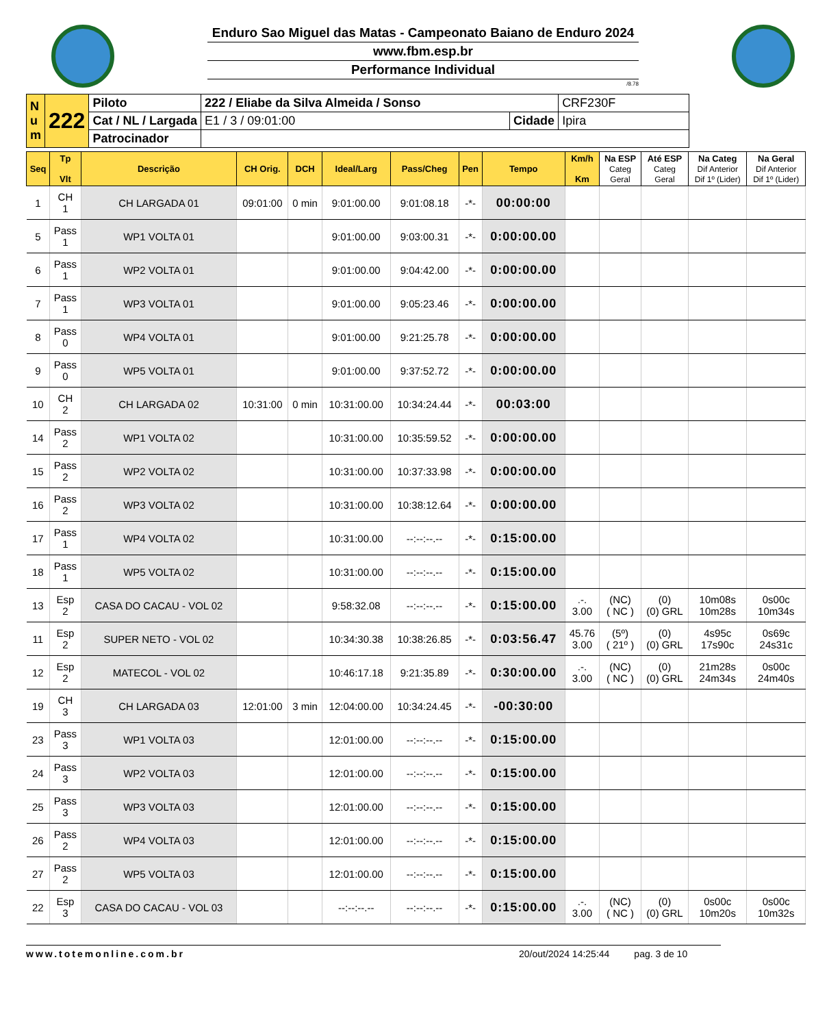Enduro Sao Miguel das Matas - Campeonato Baiano de Enduro 2024
www.fbm.esp.br
Performance Individual
/8.78
| N u m | 222 | Piloto | 222 / Eliabe da Silva Almeida / Sonso | | CRF230F |
| | | Cat / NL / Largada | E1 / 3 / 09:01:00 | Cidade | Ipira |
| | | Patrocinador | | | |
| Seq | Tp Vlt | Descrição | CH Orig. | DCH | Ideal/Larg | Pass/Cheg | Pen | Tempo | Km/h Km | Na ESP Categ Geral | Até ESP Categ Geral | Na Categ Dif Anterior Dif 1º (Lider) | Na Geral Dif Anterior Dif 1º (Lider) |
| --- | --- | --- | --- | --- | --- | --- | --- | --- | --- | --- | --- | --- | --- |
| 1 | CH 1 | CH LARGADA 01 | 09:01:00 | 0 min | 9:01:00.00 | 9:01:08.18 | -*- | 00:00:00 | | | | | |
| 5 | Pass 1 | WP1 VOLTA 01 | | | 9:01:00.00 | 9:03:00.31 | -*- | 0:00:00.00 | | | | | |
| 6 | Pass 1 | WP2 VOLTA 01 | | | 9:01:00.00 | 9:04:42.00 | -*- | 0:00:00.00 | | | | | |
| 7 | Pass 1 | WP3 VOLTA 01 | | | 9:01:00.00 | 9:05:23.46 | -*- | 0:00:00.00 | | | | | |
| 8 | Pass 0 | WP4 VOLTA 01 | | | 9:01:00.00 | 9:21:25.78 | -*- | 0:00:00.00 | | | | | |
| 9 | Pass 0 | WP5 VOLTA 01 | | | 9:01:00.00 | 9:37:52.72 | -*- | 0:00:00.00 | | | | | |
| 10 | CH 2 | CH LARGADA 02 | 10:31:00 | 0 min | 10:31:00.00 | 10:34:24.44 | -*- | 00:03:00 | | | | | |
| 14 | Pass 2 | WP1 VOLTA 02 | | | 10:31:00.00 | 10:35:59.52 | -*- | 0:00:00.00 | | | | | |
| 15 | Pass 2 | WP2 VOLTA 02 | | | 10:31:00.00 | 10:37:33.98 | -*- | 0:00:00.00 | | | | | |
| 16 | Pass 2 | WP3 VOLTA 02 | | | 10:31:00.00 | 10:38:12.64 | -*- | 0:00:00.00 | | | | | |
| 17 | Pass 1 | WP4 VOLTA 02 | | | 10:31:00.00 | --:--:--.-- | -*- | 0:15:00.00 | | | | | |
| 18 | Pass 1 | WP5 VOLTA 02 | | | 10:31:00.00 | --:--:--.-- | -*- | 0:15:00.00 | | | | | |
| 13 | Esp 2 | CASA DO CACAU - VOL 02 | | | 9:58:32.08 | --:--:--.-- | -*- | 0:15:00.00 | .-. 3.00 | (NC) ( NC ) | (0) (0) GRL | 10m08s 10m28s | 0s00c 10m34s |
| 11 | Esp 2 | SUPER NETO - VOL 02 | | | 10:34:30.38 | 10:38:26.85 | -*- | 0:03:56.47 | 45.76 3.00 | (5º) ( 21º ) | (0) (0) GRL | 4s95c 17s90c | 0s69c 24s31c |
| 12 | Esp 2 | MATECOL - VOL 02 | | | 10:46:17.18 | 9:21:35.89 | -*- | 0:30:00.00 | .-. 3.00 | (NC) ( NC ) | (0) (0) GRL | 21m28s 24m34s | 0s00c 24m40s |
| 19 | CH 3 | CH LARGADA 03 | 12:01:00 | 3 min | 12:04:00.00 | 10:34:24.45 | -*- | -00:30:00 | | | | | |
| 23 | Pass 3 | WP1 VOLTA 03 | | | 12:01:00.00 | --:--:--.-- | -*- | 0:15:00.00 | | | | | |
| 24 | Pass 3 | WP2 VOLTA 03 | | | 12:01:00.00 | --:--:--.-- | -*- | 0:15:00.00 | | | | | |
| 25 | Pass 3 | WP3 VOLTA 03 | | | 12:01:00.00 | --:--:--.-- | -*- | 0:15:00.00 | | | | | |
| 26 | Pass 2 | WP4 VOLTA 03 | | | 12:01:00.00 | --:--:--.-- | -*- | 0:15:00.00 | | | | | |
| 27 | Pass 2 | WP5 VOLTA 03 | | | 12:01:00.00 | --:--:--.-- | -*- | 0:15:00.00 | | | | | |
| 22 | Esp 3 | CASA DO CACAU - VOL 03 | | | --:--:--.-- | --:--:--.-- | -*- | 0:15:00.00 | .-. 3.00 | (NC) ( NC ) | (0) (0) GRL | 0s00c 10m20s | 0s00c 10m32s |
www.totemonline.com.br 20/out/2024 14:25:44 pag. 3 de 10